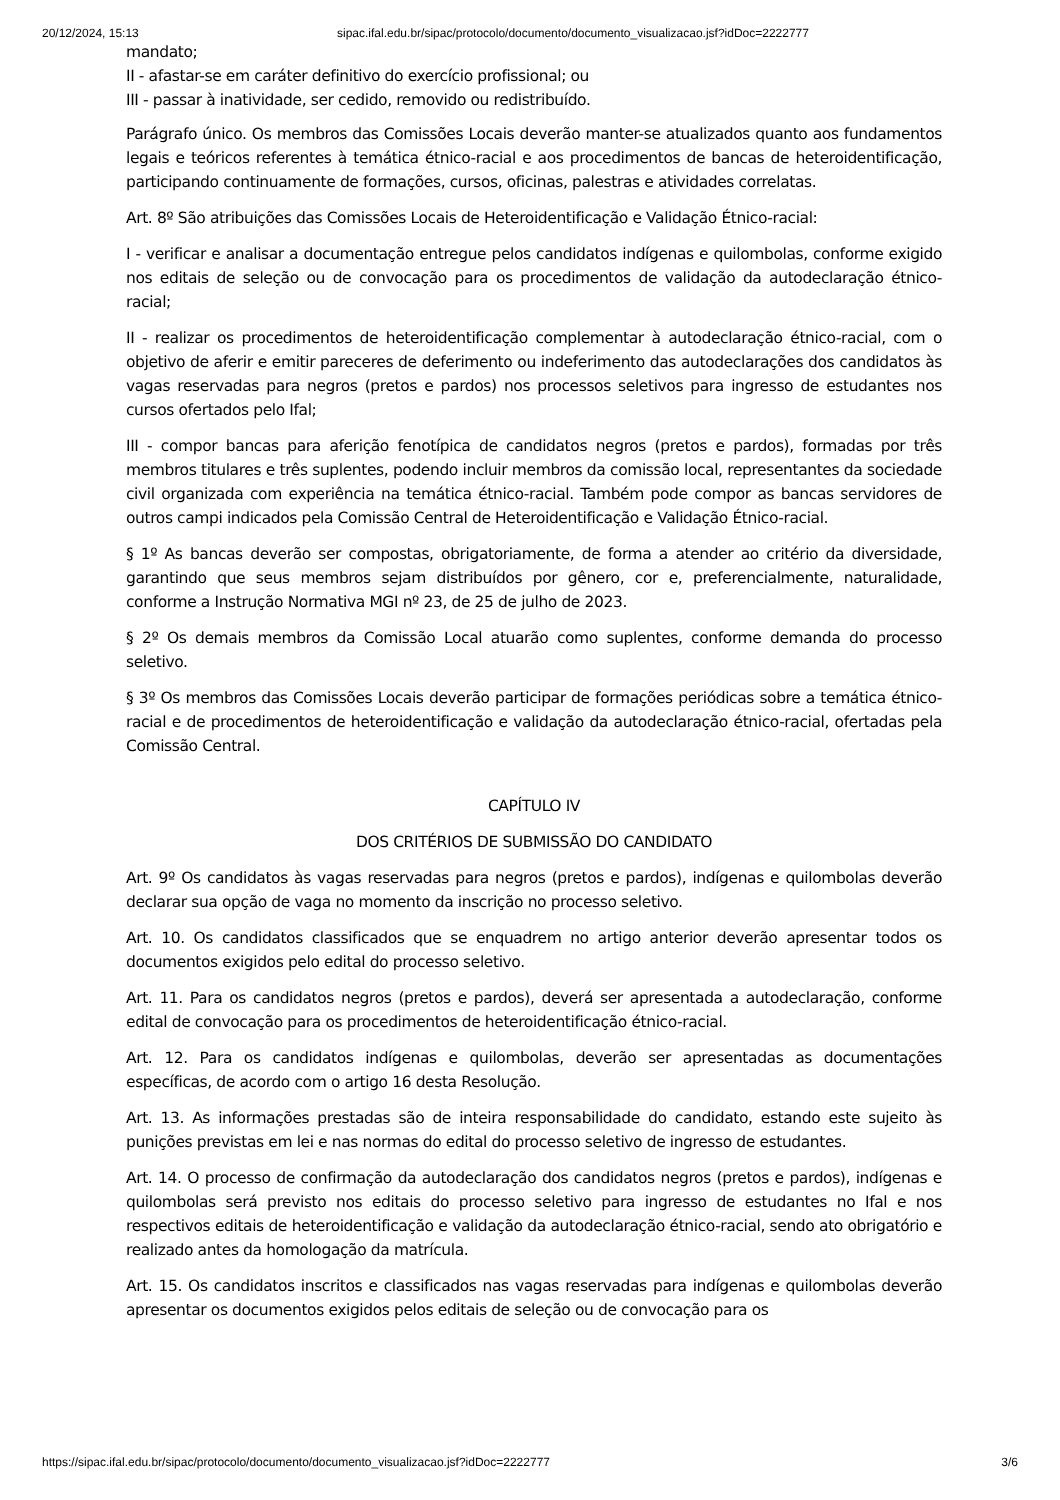20/12/2024, 15:13 sipac.ifal.edu.br/sipac/protocolo/documento/documento_visualizacao.jsf?idDoc=2222777
mandato;
II - afastar-se em caráter definitivo do exercício profissional; ou
III - passar à inatividade, ser cedido, removido ou redistribuído.
Parágrafo único. Os membros das Comissões Locais deverão manter-se atualizados quanto aos fundamentos legais e teóricos referentes à temática étnico-racial e aos procedimentos de bancas de heteroidentificação, participando continuamente de formações, cursos, oficinas, palestras e atividades correlatas.
Art. 8º São atribuições das Comissões Locais de Heteroidentificação e Validação Étnico-racial:
I - verificar e analisar a documentação entregue pelos candidatos indígenas e quilombolas, conforme exigido nos editais de seleção ou de convocação para os procedimentos de validação da autodeclaração étnico-racial;
II - realizar os procedimentos de heteroidentificação complementar à autodeclaração étnico-racial, com o objetivo de aferir e emitir pareceres de deferimento ou indeferimento das autodeclarações dos candidatos às vagas reservadas para negros (pretos e pardos) nos processos seletivos para ingresso de estudantes nos cursos ofertados pelo Ifal;
III - compor bancas para aferição fenotípica de candidatos negros (pretos e pardos), formadas por três membros titulares e três suplentes, podendo incluir membros da comissão local, representantes da sociedade civil organizada com experiência na temática étnico-racial. Também pode compor as bancas servidores de outros campi indicados pela Comissão Central de Heteroidentificação e Validação Étnico-racial.
§ 1º As bancas deverão ser compostas, obrigatoriamente, de forma a atender ao critério da diversidade, garantindo que seus membros sejam distribuídos por gênero, cor e, preferencialmente, naturalidade, conforme a Instrução Normativa MGI nº 23, de 25 de julho de 2023.
§ 2º Os demais membros da Comissão Local atuarão como suplentes, conforme demanda do processo seletivo.
§ 3º Os membros das Comissões Locais deverão participar de formações periódicas sobre a temática étnico-racial e de procedimentos de heteroidentificação e validação da autodeclaração étnico-racial, ofertadas pela Comissão Central.
CAPÍTULO IV
DOS CRITÉRIOS DE SUBMISSÃO DO CANDIDATO
Art. 9º Os candidatos às vagas reservadas para negros (pretos e pardos), indígenas e quilombolas deverão declarar sua opção de vaga no momento da inscrição no processo seletivo.
Art. 10. Os candidatos classificados que se enquadrem no artigo anterior deverão apresentar todos os documentos exigidos pelo edital do processo seletivo.
Art. 11. Para os candidatos negros (pretos e pardos), deverá ser apresentada a autodeclaração, conforme edital de convocação para os procedimentos de heteroidentificação étnico-racial.
Art. 12. Para os candidatos indígenas e quilombolas, deverão ser apresentadas as documentações específicas, de acordo com o artigo 16 desta Resolução.
Art. 13. As informações prestadas são de inteira responsabilidade do candidato, estando este sujeito às punições previstas em lei e nas normas do edital do processo seletivo de ingresso de estudantes.
Art. 14. O processo de confirmação da autodeclaração dos candidatos negros (pretos e pardos), indígenas e quilombolas será previsto nos editais do processo seletivo para ingresso de estudantes no Ifal e nos respectivos editais de heteroidentificação e validação da autodeclaração étnico-racial, sendo ato obrigatório e realizado antes da homologação da matrícula.
Art. 15. Os candidatos inscritos e classificados nas vagas reservadas para indígenas e quilombolas deverão apresentar os documentos exigidos pelos editais de seleção ou de convocação para os
https://sipac.ifal.edu.br/sipac/protocolo/documento/documento_visualizacao.jsf?idDoc=2222777 3/6